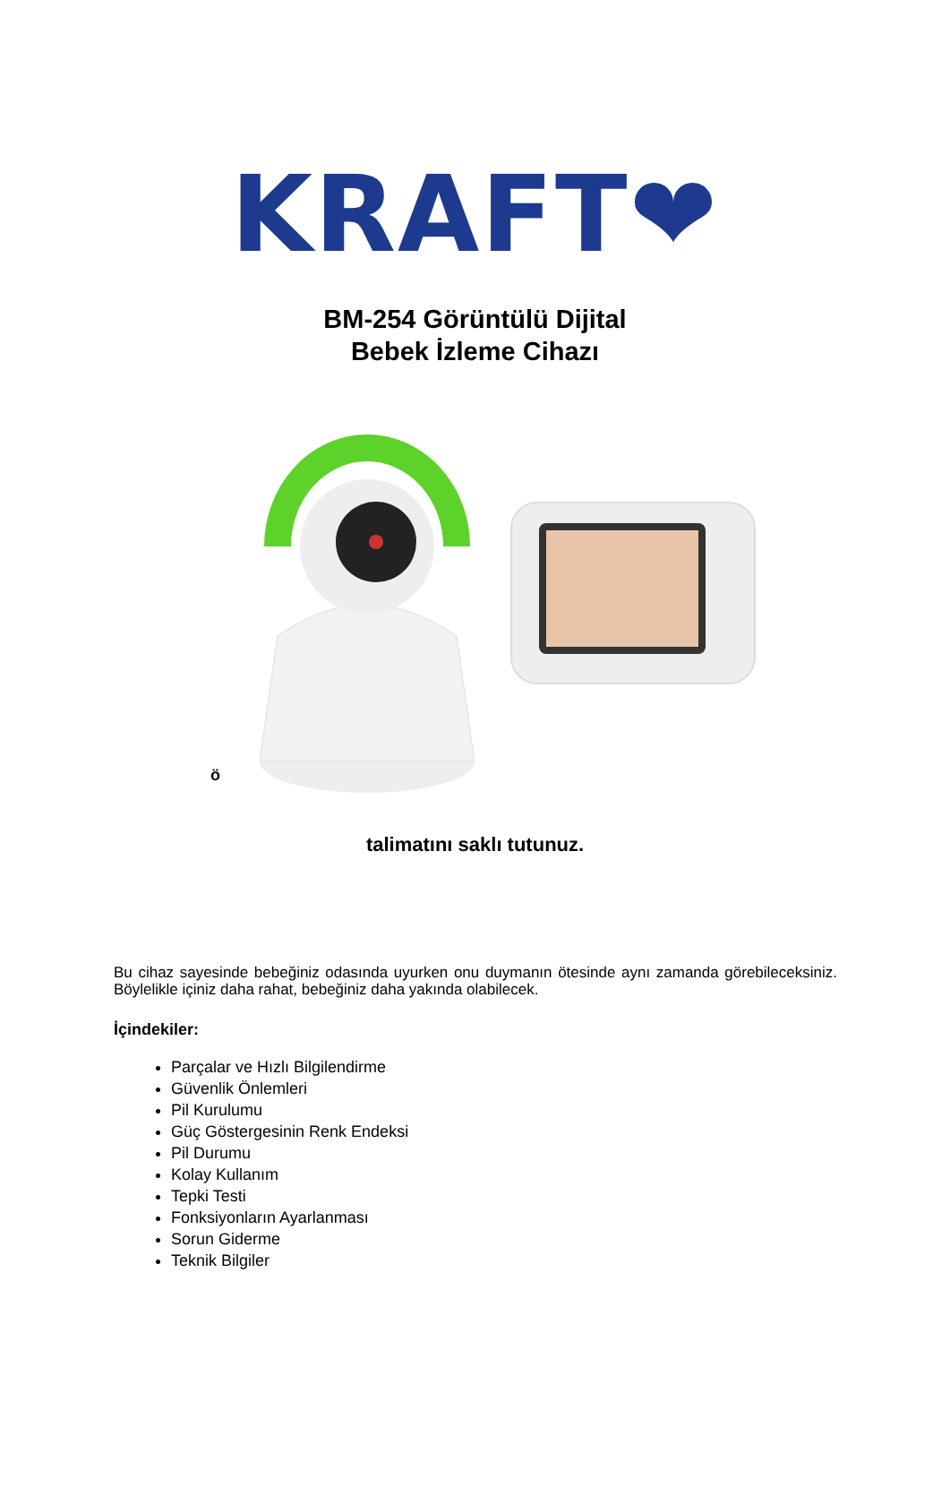KRAFT❤
BM-254 Görüntülü Dijital
Bebek İzleme Cihazı
ö
talimatını saklı tutunuz.
Bu cihaz sayesinde bebeğiniz odasında uyurken onu duymanın ötesinde aynı zamanda görebileceksiniz. Böylelikle içiniz daha rahat, bebeğiniz daha yakında olabilecek.
İçindekiler:
Parçalar ve Hızlı Bilgilendirme
Güvenlik Önlemleri
Pil Kurulumu
Güç Göstergesinin Renk Endeksi
Pil Durumu
Kolay Kullanım
Tepki Testi
Fonksiyonların Ayarlanması
Sorun Giderme
Teknik Bilgiler